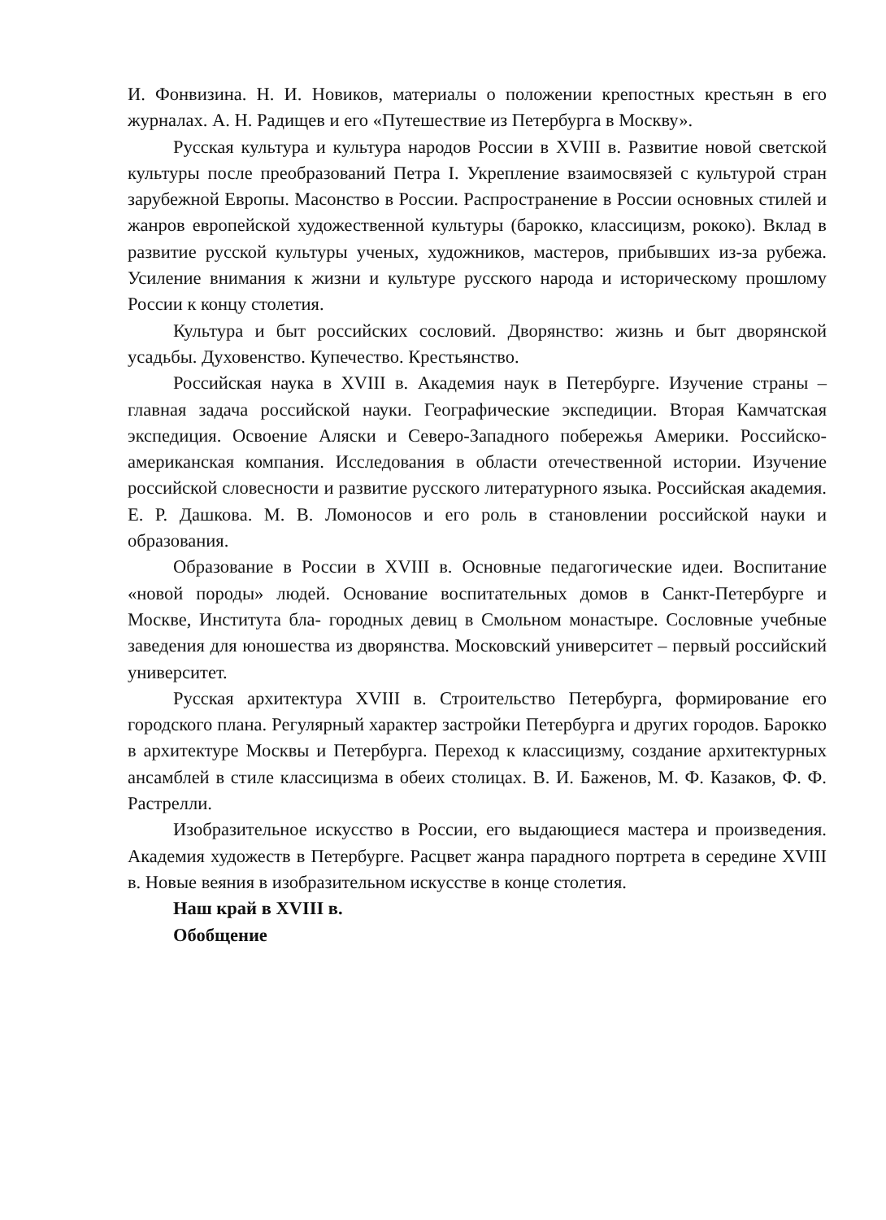И. Фонвизина. Н. И. Новиков, материалы о положении крепостных крестьян в его журналах. А. Н. Радищев и его «Путешествие из Петербурга в Москву».
Русская культура и культура народов России в XVIII в. Развитие новой светской культуры после преобразований Петра I. Укрепление взаимосвязей с культурой стран зарубежной Европы. Масонство в России. Распространение в России основных стилей и жанров европейской художественной культуры (барокко, классицизм, рококо). Вклад в развитие русской культуры ученых, художников, мастеров, прибывших из-за рубежа. Усиление внимания к жизни и культуре русского народа и историческому прошлому России к концу столетия.
Культура и быт российских сословий. Дворянство: жизнь и быт дворянской усадьбы. Духовенство. Купечество. Крестьянство.
Российская наука в XVIII в. Академия наук в Петербурге. Изучение страны – главная задача российской науки. Географические экспедиции. Вторая Камчатская экспедиция. Освоение Аляски и Северо-Западного побережья Америки. Российско-американская компания. Исследования в области отечественной истории. Изучение российской словесности и развитие русского литературного языка. Российская академия. Е. Р. Дашкова. М. В. Ломоносов и его роль в становлении российской науки и образования.
Образование в России в XVIII в. Основные педагогические идеи. Воспитание «новой породы» людей. Основание воспитательных домов в Санкт-Петербурге и Москве, Института бла- городных девиц в Смольном монастыре. Сословные учебные заведения для юношества из дворянства. Московский университет – первый российский университет.
Русская архитектура XVIII в. Строительство Петербурга, формирование его городского плана. Регулярный характер застройки Петербурга и других городов. Барокко в архитектуре Москвы и Петербурга. Переход к классицизму, создание архитектурных ансамблей в стиле классицизма в обеих столицах. В. И. Баженов, М. Ф. Казаков, Ф. Ф. Растрелли.
Изобразительное искусство в России, его выдающиеся мастера и произведения. Академия художеств в Петербурге. Расцвет жанра парадного портрета в середине XVIII в. Новые веяния в изобразительном искусстве в конце столетия.
Наш край в XVIII в.
Обобщение